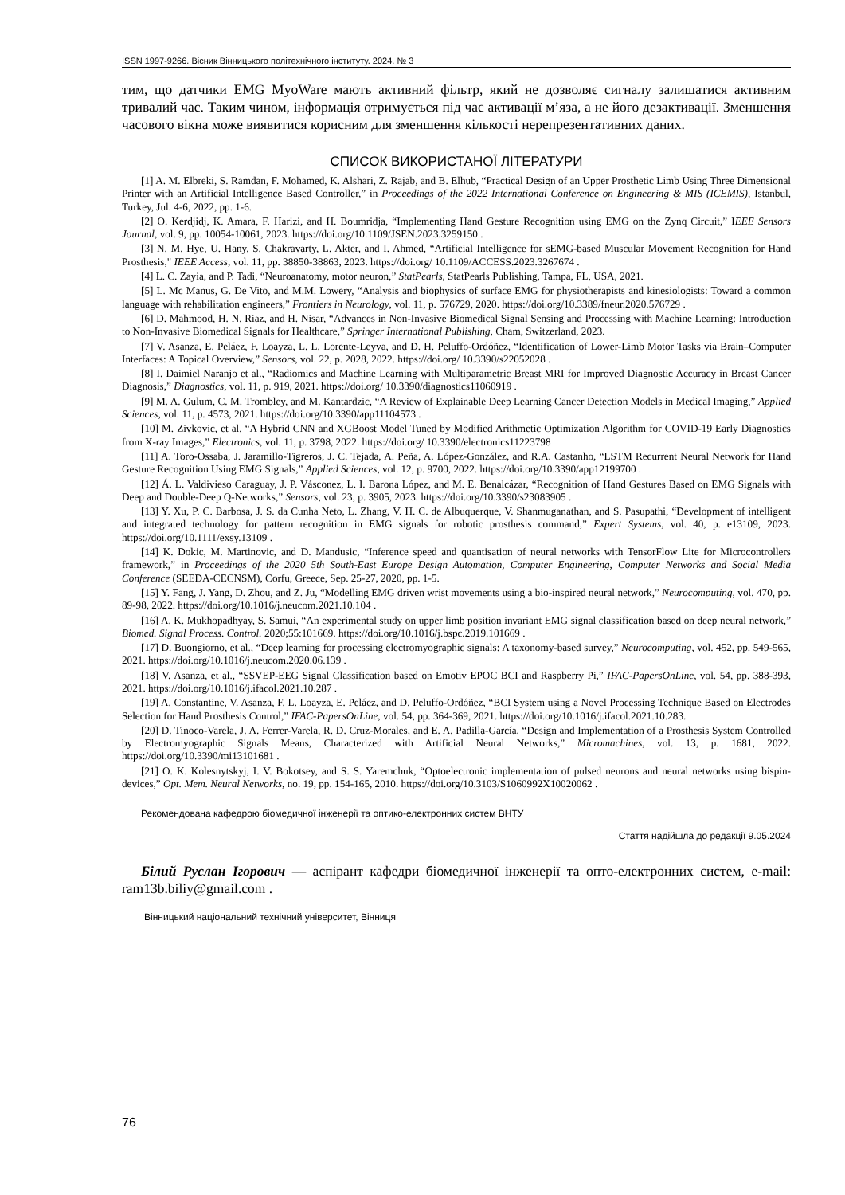ISSN 1997-9266. Вісник Вінницького політехнічного інституту. 2024. № 3
тим, що датчики EMG MyoWare мають активний фільтр, який не дозволяє сигналу залишатися активним тривалий час. Таким чином, інформація отримується під час активації м’яза, а не його дезактивації. Зменшення часового вікна може виявитися корисним для зменшення кількості нерепрезентативних даних.
СПИСОК ВИКОРИСТАНОЇ ЛІТЕРАТУРИ
[1] A. M. Elbreki, S. Ramdan, F. Mohamed, K. Alshari, Z. Rajab, and B. Elhub, “Practical Design of an Upper Prosthetic Limb Using Three Dimensional Printer with an Artificial Intelligence Based Controller,” in Proceedings of the 2022 International Conference on Engineering & MIS (ICEMIS), Istanbul, Turkey, Jul. 4-6, 2022, pp. 1-6.
[2] O. Kerdjidj, K. Amara, F. Harizi, and H. Boumridja, “Implementing Hand Gesture Recognition using EMG on the Zynq Circuit,” IEEE Sensors Journal, vol. 9, pp. 10054-10061, 2023. https://doi.org/10.1109/JSEN.2023.3259150 .
[3] N. M. Hye, U. Hany, S. Chakravarty, L. Akter, and I. Ahmed, “Artificial Intelligence for sEMG-based Muscular Movement Recognition for Hand Prosthesis," IEEE Access, vol. 11, pp. 38850-38863, 2023. https://doi.org/ 10.1109/ACCESS.2023.3267674 .
[4] L. C. Zayia, and P. Tadi, “Neuroanatomy, motor neuron,” StatPearls, StatPearls Publishing, Tampa, FL, USA, 2021.
[5] L. Mc Manus, G. De Vito, and M.M. Lowery, “Analysis and biophysics of surface EMG for physiotherapists and kinesiologists: Toward a common language with rehabilitation engineers,” Frontiers in Neurology, vol. 11, p. 576729, 2020. https://doi.org/10.3389/fneur.2020.576729 .
[6] D. Mahmood, H. N. Riaz, and H. Nisar, “Advances in Non-Invasive Biomedical Signal Sensing and Processing with Machine Learning: Introduction to Non-Invasive Biomedical Signals for Healthcare,” Springer International Publishing, Cham, Switzerland, 2023.
[7] V. Asanza, E. Peláez, F. Loayza, L. L. Lorente-Leyva, and D. H. Peluffo-Ordóñez, “Identification of Lower-Limb Motor Tasks via Brain–Computer Interfaces: A Topical Overview,” Sensors, vol. 22, p. 2028, 2022. https://doi.org/ 10.3390/s22052028 .
[8] I. Daimiel Naranjo et al., “Radiomics and Machine Learning with Multiparametric Breast MRI for Improved Diagnostic Accuracy in Breast Cancer Diagnosis,” Diagnostics, vol. 11, p. 919, 2021. https://doi.org/ 10.3390/diagnostics11060919 .
[9] M. A. Gulum, C. M. Trombley, and M. Kantardzic, “A Review of Explainable Deep Learning Cancer Detection Models in Medical Imaging,” Applied Sciences, vol. 11, p. 4573, 2021. https://doi.org/10.3390/app11104573 .
[10] M. Zivkovic, et al. “A Hybrid CNN and XGBoost Model Tuned by Modified Arithmetic Optimization Algorithm for COVID-19 Early Diagnostics from X-ray Images,” Electronics, vol. 11, p. 3798, 2022. https://doi.org/ 10.3390/electronics11223798
[11] A. Toro-Ossaba, J. Jaramillo-Tigreros, J. C. Tejada, A. Peña, A. López-González, and R.A. Castanho, “LSTM Recurrent Neural Network for Hand Gesture Recognition Using EMG Signals,” Applied Sciences, vol. 12, p. 9700, 2022. https://doi.org/10.3390/app12199700 .
[12] Á. L. Valdivieso Caraguay, J. P. Vásconez, L. I. Barona López, and M. E. Benalcázar, “Recognition of Hand Gestures Based on EMG Signals with Deep and Double-Deep Q-Networks,” Sensors, vol. 23, p. 3905, 2023. https://doi.org/10.3390/s23083905 .
[13] Y. Xu, P. C. Barbosa, J. S. da Cunha Neto, L. Zhang, V. H. C. de Albuquerque, V. Shanmuganathan, and S. Pasupathi, “Development of intelligent and integrated technology for pattern recognition in EMG signals for robotic prosthesis command,” Expert Systems, vol. 40, p. e13109, 2023. https://doi.org/10.1111/exsy.13109 .
[14] K. Dokic, M. Martinovic, and D. Mandusic, “Inference speed and quantisation of neural networks with TensorFlow Lite for Microcontrollers framework,” in Proceedings of the 2020 5th South-East Europe Design Automation, Computer Engineering, Computer Networks and Social Media Conference (SEEDA-CECNSM), Corfu, Greece, Sep. 25-27, 2020, pp. 1-5.
[15] Y. Fang, J. Yang, D. Zhou, and Z. Ju, “Modelling EMG driven wrist movements using a bio-inspired neural network,” Neurocomputing, vol. 470, pp. 89-98, 2022. https://doi.org/10.1016/j.neucom.2021.10.104 .
[16] A. K. Mukhopadhyay, S. Samui, “An experimental study on upper limb position invariant EMG signal classification based on deep neural network,” Biomed. Signal Process. Control. 2020;55:101669. https://doi.org/10.1016/j.bspc.2019.101669 .
[17] D. Buongiorno, et al., “Deep learning for processing electromyographic signals: A taxonomy-based survey,” Neurocomputing, vol. 452, pp. 549-565, 2021. https://doi.org/10.1016/j.neucom.2020.06.139 .
[18] V. Asanza, et al., “SSVEP-EEG Signal Classification based on Emotiv EPOC BCI and Raspberry Pi,” IFAC-PapersOnLine, vol. 54, pp. 388-393, 2021. https://doi.org/10.1016/j.ifacol.2021.10.287 .
[19] A. Constantine, V. Asanza, F. L. Loayza, E. Peláez, and D. Peluffo-Ordóñez, “BCI System using a Novel Processing Technique Based on Electrodes Selection for Hand Prosthesis Control,” IFAC-PapersOnLine, vol. 54, pp. 364-369, 2021. https://doi.org/10.1016/j.ifacol.2021.10.283.
[20] D. Tinoco-Varela, J. A. Ferrer-Varela, R. D. Cruz-Morales, and E. A. Padilla-García, “Design and Implementation of a Prosthesis System Controlled by Electromyographic Signals Means, Characterized with Artificial Neural Networks,” Micromachines, vol. 13, p. 1681, 2022. https://doi.org/10.3390/mi13101681 .
[21] O. K. Kolesnytskyj, I. V. Bokotsey, and S. S. Yaremchuk, “Optoelectronic implementation of pulsed neurons and neural networks using bispin-devices,” Opt. Mem. Neural Networks, no. 19, pp. 154-165, 2010. https://doi.org/10.3103/S1060992X10020062 .
Рекомендована кафедрою біомедичної інженерії та оптико-електронних систем ВНТУ
Стаття надійшла до редакції 9.05.2024
Білий Руслан Ігорович — аспірант кафедри біомедичної інженерії та опто-електронних систем, e-mail: ram13b.biliy@gmail.com .
Вінницький національний технічний університет, Вінниця
76